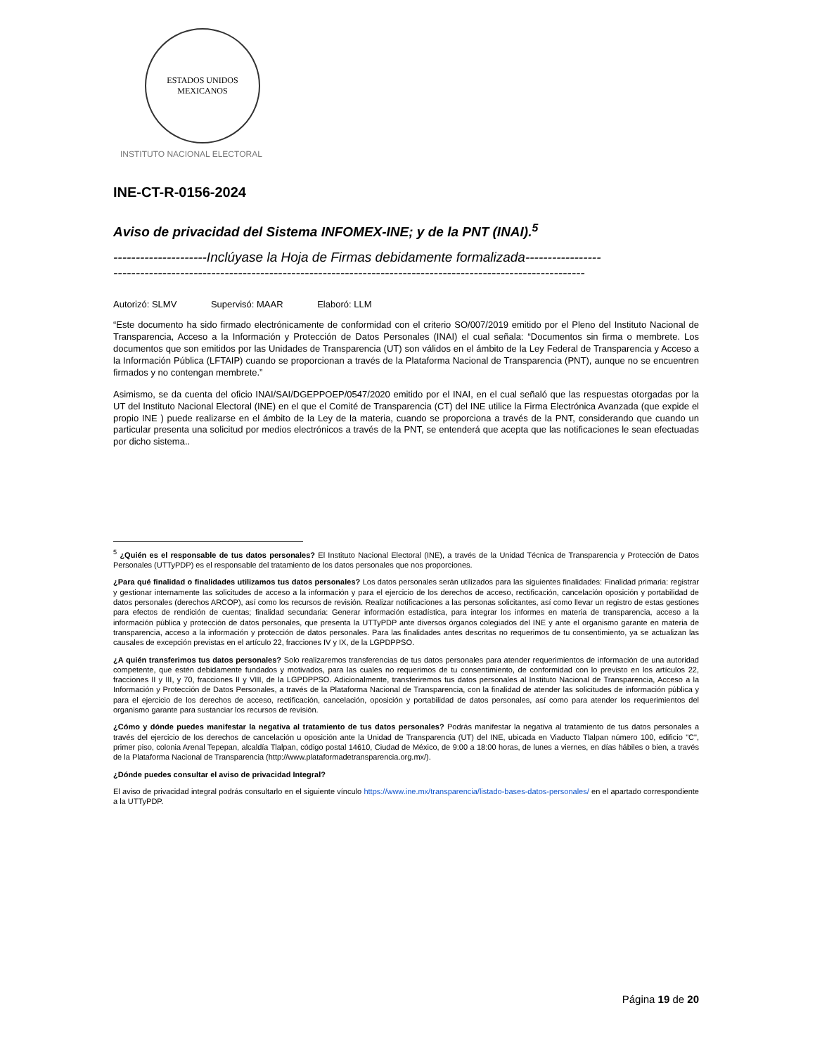ESTADOS UNIDOS MEXICANOS
INSTITUTO NACIONAL ELECTORAL
INE-CT-R-0156-2024
Aviso de privacidad del Sistema INFOMEX-INE; y de la PNT (INAI).<sup>5</sup>
---------------------Inclúyase la Hoja de Firmas debidamente formalizada-----------------
----------------------------------------------------------------------------------------------------------
Autorizó: SLMV Supervisó: MAAR Elaboró: LLM
“Este documento ha sido firmado electrónicamente de conformidad con el criterio SO/007/2019 emitido por el Pleno del Instituto Nacional de Transparencia, Acceso a la Información y Protección de Datos Personales (INAI) el cual señala: “Documentos sin firma o membrete. Los documentos que son emitidos por las Unidades de Transparencia (UT) son válidos en el ámbito de la Ley Federal de Transparencia y Acceso a la Información Pública (LFTAIP) cuando se proporcionan a través de la Plataforma Nacional de Transparencia (PNT), aunque no se encuentren firmados y no contengan membrete.”
Asimismo, se da cuenta del oficio INAI/SAI/DGEPPOEP/0547/2020 emitido por el INAI, en el cual señaló que las respuestas otorgadas por la UT del Instituto Nacional Electoral (INE) en el que el Comité de Transparencia (CT) del INE utilice la Firma Electrónica Avanzada (que expide el propio INE ) puede realizarse en el ámbito de la Ley de la materia, cuando se proporciona a través de la PNT, considerando que cuando un particular presenta una solicitud por medios electrónicos a través de la PNT, se entenderá que acepta que las notificaciones le sean efectuadas por dicho sistema..
<sup>5</sup> ¿Quién es el responsable de tus datos personales? El Instituto Nacional Electoral (INE), a través de la Unidad Técnica de Transparencia y Protección de Datos Personales (UTTyPDP) es el responsable del tratamiento de los datos personales que nos proporciones.
¿Para qué finalidad o finalidades utilizamos tus datos personales? Los datos personales serán utilizados para las siguientes finalidades: Finalidad primaria: registrar y gestionar internamente las solicitudes de acceso a la información y para el ejercicio de los derechos de acceso, rectificación, cancelación oposición y portabilidad de datos personales (derechos ARCOP), así como los recursos de revisión. Realizar notificaciones a las personas solicitantes, así como llevar un registro de estas gestiones para efectos de rendición de cuentas; finalidad secundaria: Generar información estadística, para integrar los informes en materia de transparencia, acceso a la información pública y protección de datos personales, que presenta la UTTyPDP ante diversos órganos colegiados del INE y ante el organismo garante en materia de transparencia, acceso a la información y protección de datos personales. Para las finalidades antes descritas no requerimos de tu consentimiento, ya se actualizan las causales de excepción previstas en el artículo 22, fracciones IV y IX, de la LGPDPPSO.
¿A quién transferimos tus datos personales? Solo realizaremos transferencias de tus datos personales para atender requerimientos de información de una autoridad competente, que estén debidamente fundados y motivados, para las cuales no requerimos de tu consentimiento, de conformidad con lo previsto en los artículos 22, fracciones II y III, y 70, fracciones II y VIII, de la LGPDPPSO. Adicionalmente, transferiremos tus datos personales al Instituto Nacional de Transparencia, Acceso a la Información y Protección de Datos Personales, a través de la Plataforma Nacional de Transparencia, con la finalidad de atender las solicitudes de información pública y para el ejercicio de los derechos de acceso, rectificación, cancelación, oposición y portabilidad de datos personales, así como para atender los requerimientos del organismo garante para sustanciar los recursos de revisión.
¿Cómo y dónde puedes manifestar la negativa al tratamiento de tus datos personales? Podrás manifestar la negativa al tratamiento de tus datos personales a través del ejercicio de los derechos de cancelación u oposición ante la Unidad de Transparencia (UT) del INE, ubicada en Viaducto Tlalpan número 100, edificio "C", primer piso, colonia Arenal Tepepan, alcaldía Tlalpan, código postal 14610, Ciudad de México, de 9:00 a 18:00 horas, de lunes a viernes, en días hábiles o bien, a través de la Plataforma Nacional de Transparencia (http://www.plataformadetransparencia.org.mx/).
¿Dónde puedes consultar el aviso de privacidad Integral?
El aviso de privacidad integral podrás consultarlo en el siguiente vínculo https://www.ine.mx/transparencia/listado-bases-datos-personales/ en el apartado correspondiente a la UTTyPDP.
Página 19 de 20